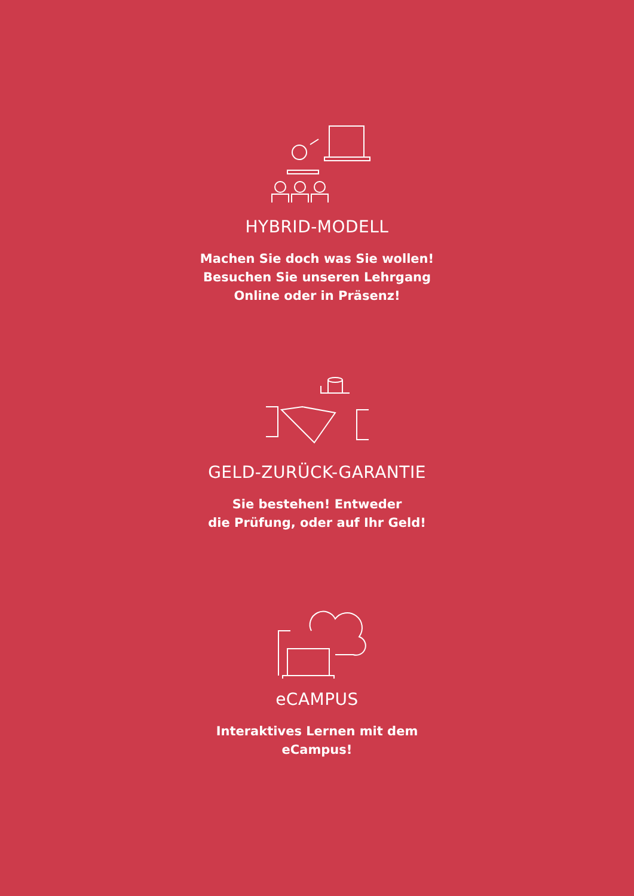HYBRID-MODELL
Machen Sie doch was Sie wollen!
Besuchen Sie unseren Lehrgang
Online oder in Präsenz!
GELD-ZURÜCK-GARANTIE
Sie bestehen! Entweder
die Prüfung, oder auf Ihr Geld!
eCAMPUS
Interaktives Lernen mit dem
eCampus!